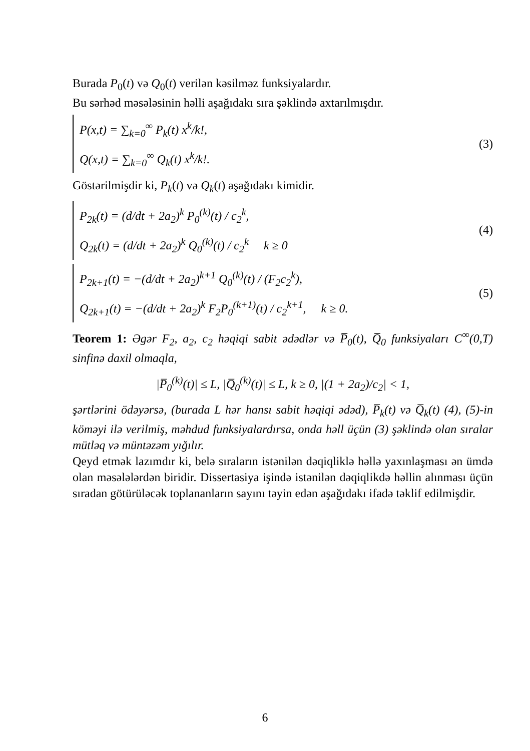Burada P<sub>0</sub>(t) və Q<sub>0</sub>(t) verilən kəsilməz funksiyalardır.
Bu sərhəd məsələsinin həlli aşağıdakı sıra şəklində axtarılmışdır.
P(x,t) = ∑<sub>k=0</sub><sup>∞</sup> P<sub>k</sub>(t) x<sup>k</sup>/k!,
Q(x,t) = ∑<sub>k=0</sub><sup>∞</sup> Q<sub>k</sub>(t) x<sup>k</sup>/k!.
(3)
Göstərilmişdir ki, P<sub>k</sub>(t) və Q<sub>k</sub>(t) aşağıdakı kimidir.
P<sub>2k</sub>(t) = (d/dt + 2a<sub>2</sub>)<sup>k</sup> P<sub>0</sub><sup>(k)</sup>(t) / c<sub>2</sub><sup>k</sup>,
Q<sub>2k</sub>(t) = (d/dt + 2a<sub>2</sub>)<sup>k</sup> Q<sub>0</sub><sup>(k)</sup>(t) / c<sub>2</sub><sup>k</sup> k ≥ 0
(4)
P<sub>2k+1</sub>(t) = −(d/dt + 2a<sub>2</sub>)<sup>k+1</sup> Q<sub>0</sub><sup>(k)</sup>(t) / (F<sub>2</sub>c<sub>2</sub><sup>k</sup>),
Q<sub>2k+1</sub>(t) = −(d/dt + 2a<sub>2</sub>)<sup>k</sup> F<sub>2</sub>P<sub>0</sub><sup>(k+1)</sup>(t) / c<sub>2</sub><sup>k+1</sup>, k ≥ 0.
(5)
Teorem 1: Əgər F<sub>2</sub>, a<sub>2</sub>, c<sub>2</sub> həqiqi sabit ədədlər və P̅<sub>0</sub>(t), Q̅<sub>0</sub> funksiyaları C<sup>∞</sup>(0,T) sinfinə daxil olmaqla,
|P̅<sub>0</sub><sup>(k)</sup>(t)| ≤ L, |Q̅<sub>0</sub><sup>(k)</sup>(t)| ≤ L, k ≥ 0, |(1 + 2a<sub>2</sub>)/c<sub>2</sub>| < 1,
şərtlərini ödəyərsə, (burada L hər hansı sabit həqiqi ədəd), P̅<sub>k</sub>(t) və Q̅<sub>k</sub>(t) (4), (5)-in köməyi ilə verilmiş, məhdud funksiyalardırsa, onda həll üçün (3) şəklində olan sıralar mütləq və müntəzəm yığılır.
Qeyd etmək lazımdır ki, belə sıraların istənilən dəqiqliklə həllə yaxınlaşması ən ümdə olan məsələlərdən biridir. Dissertasiya işində istənilən dəqiqlikdə həllin alınması üçün sıradan götürüləcək toplananların sayını təyin edən aşağıdakı ifadə təklif edilmişdir.
6